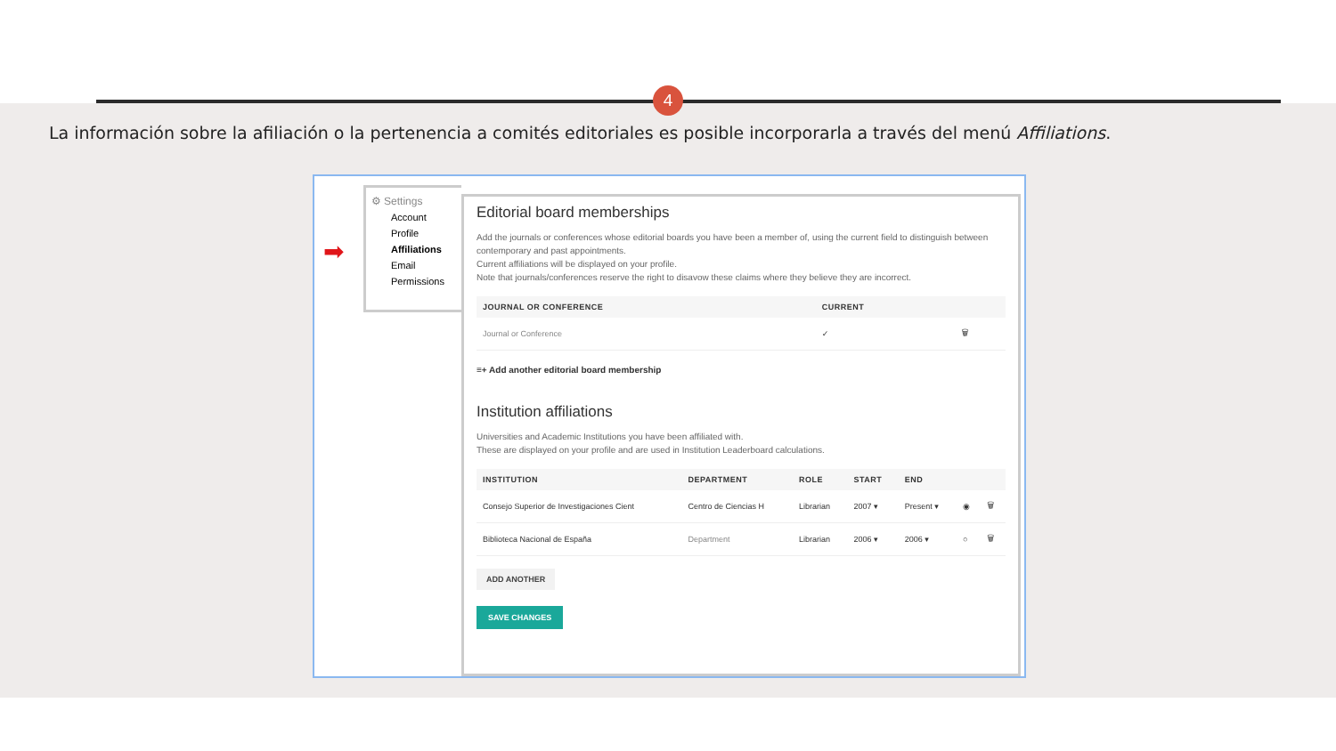4
La información sobre la afiliación o la pertenencia a comités editoriales es posible incorporarla a través del menú Affiliations.
➡
⚙ Settings
Account
Profile
Affiliations
Email
Permissions
Editorial board memberships
Add the journals or conferences whose editorial boards you have been a member of, using the current field to distinguish between contemporary and past appointments.
Current affiliations will be displayed on your profile.
Note that journals/conferences reserve the right to disavow these claims where they believe they are incorrect.
| JOURNAL OR CONFERENCE | CURRENT | |
| --- | --- | --- |
| Journal or Conference | ✓ | 🗑 |
≡+ Add another editorial board membership
Institution affiliations
Universities and Academic Institutions you have been affiliated with.
These are displayed on your profile and are used in Institution Leaderboard calculations.
| INSTITUTION | DEPARTMENT | ROLE | START | END | | |
| --- | --- | --- | --- | --- | --- | --- |
| Consejo Superior de Investigaciones Cient | Centro de Ciencias H | Librarian | 2007 ▾ | Present ▾ | ◉ | 🗑 |
| Biblioteca Nacional de España | Department | Librarian | 2006 ▾ | 2006 ▾ | ○ | 🗑 |
ADD ANOTHER
SAVE CHANGES